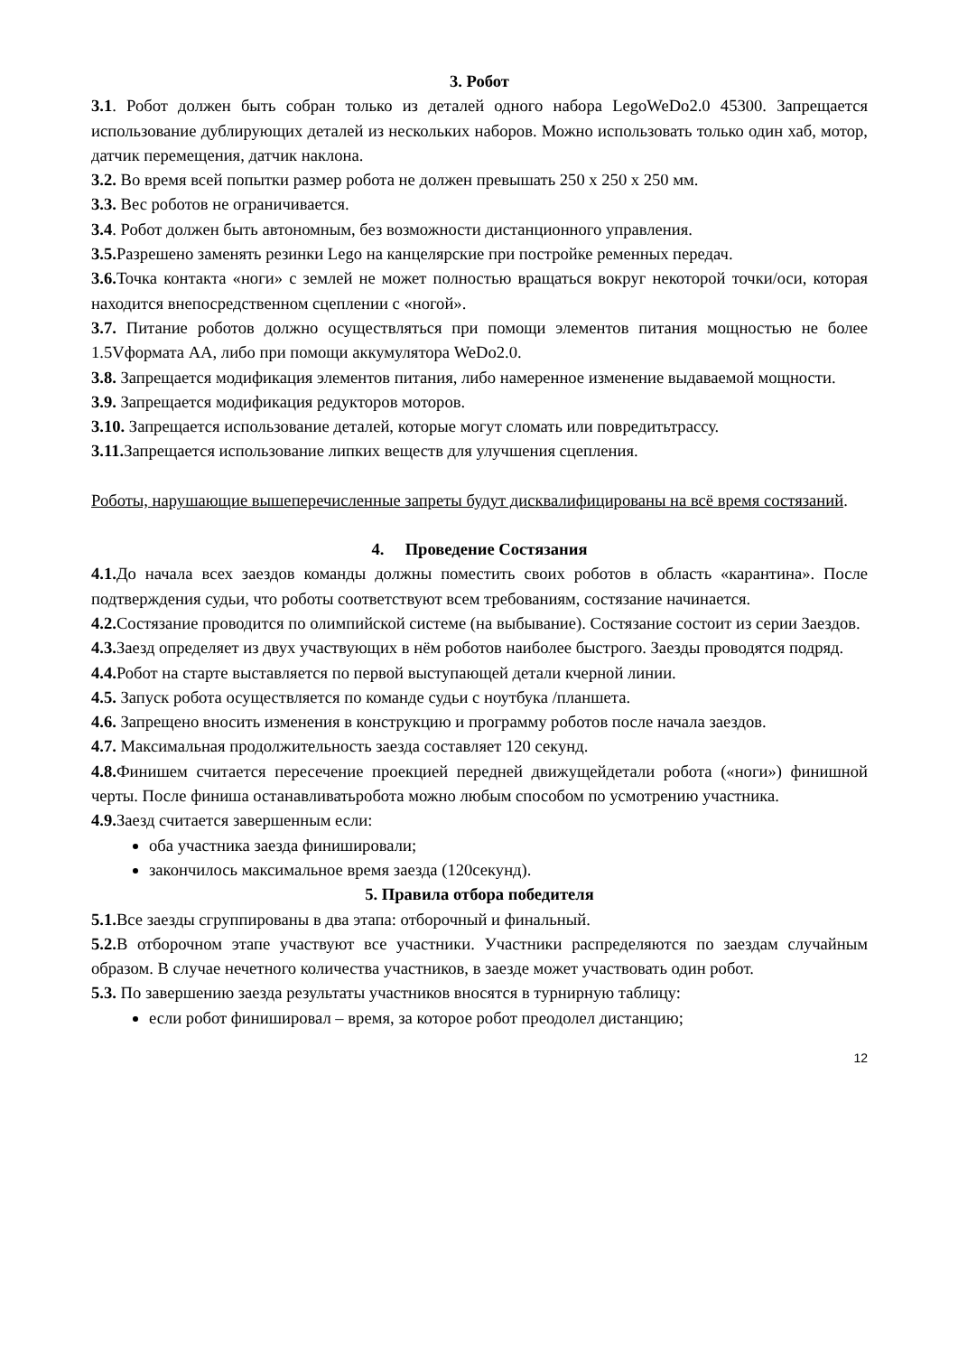3. Робот
3.1. Робот должен быть собран только из деталей одного набора LegoWeDo2.0 45300. Запрещается использование дублирующих деталей из нескольких наборов. Можно использовать только один хаб, мотор, датчик перемещения, датчик наклона.
3.2. Во время всей попытки размер робота не должен превышать 250 х 250 х 250 мм.
3.3. Вес роботов не ограничивается.
3.4. Робот должен быть автономным, без возможности дистанционного управления.
3.5. Разрешено заменять резинки Lego на канцелярские при постройке ременных передач.
3.6. Точка контакта «ноги» с землей не может полностью вращаться вокруг некоторой точки/оси, которая находится внепосредственном сцеплении с «ногой».
3.7. Питание роботов должно осуществляться при помощи элементов питания мощностью не более 1.5Vформата АА, либо при помощи аккумулятора WeDo2.0.
3.8. Запрещается модификация элементов питания, либо намеренное изменение выдаваемой мощности.
3.9. Запрещается модификация редукторов моторов.
3.10. Запрещается использование деталей, которые могут сломать или повредитьтрассу.
3.11. Запрещается использование липких веществ для улучшения сцепления.
Роботы, нарушающие вышеперечисленные запреты будут дисквалифицированы на всё время состязаний.
4. Проведение Состязания
4.1. До начала всех заездов команды должны поместить своих роботов в область «карантина». После подтверждения судьи, что роботы соответствуют всем требованиям, состязание начинается.
4.2. Состязание проводится по олимпийской системе (на выбывание). Состязание состоит из серии Заездов.
4.3. Заезд определяет из двух участвующих в нём роботов наиболее быстрого. Заезды проводятся подряд.
4.4. Робот на старте выставляется по первой выступающей детали кчерной линии.
4.5. Запуск робота осуществляется по команде судьи с ноутбука /планшета.
4.6. Запрещено вносить изменения в конструкцию и программу роботов после начала заездов.
4.7. Максимальная продолжительность заезда составляет 120 секунд.
4.8. Финишем считается пересечение проекцией передней движущейдетали робота («ноги») финишной черты. После финиша останавливатьробота можно любым способом по усмотрению участника.
4.9. Заезд считается завершенным если:
оба участника заезда финишировали;
закончилось максимальное время заезда (120секунд).
5. Правила отбора победителя
5.1. Все заезды сгруппированы в два этапа: отборочный и финальный.
5.2. В отборочном этапе участвуют все участники. Участники распределяются по заездам случайным образом. В случае нечетного количества участников, в заезде может участвовать один робот.
5.3. По завершению заезда результаты участников вносятся в турнирную таблицу:
если робот финишировал – время, за которое робот преодолел дистанцию;
12